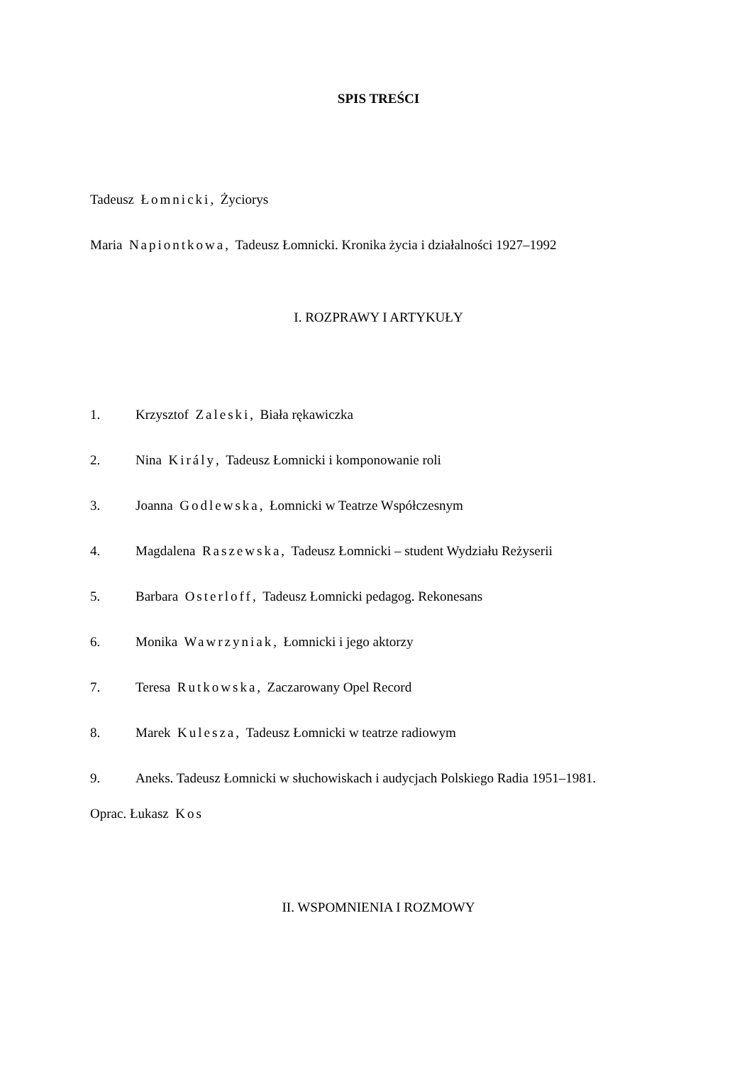SPIS TREŚCI
Tadeusz Łomnicki, Życiorys
Maria Napiontkowa, Tadeusz Łomnicki. Kronika życia i działalności 1927–1992
I. ROZPRAWY I ARTYKUŁY
1. Krzysztof Zaleski, Biała rękawiczka
2. Nina Király, Tadeusz Łomnicki i komponowanie roli
3. Joanna Godlewska, Łomnicki w Teatrze Współczesnym
4. Magdalena Raszewska, Tadeusz Łomnicki – student Wydziału Reżyserii
5. Barbara Osterloff, Tadeusz Łomnicki pedagog. Rekonesans
6. Monika Wawrzyniak, Łomnicki i jego aktorzy
7. Teresa Rutkowska, Zaczarowany Opel Record
8. Marek Kulesza, Tadeusz Łomnicki w teatrze radiowym
9. Aneks. Tadeusz Łomnicki w słuchowiskach i audycjach Polskiego Radia 1951–1981.
Oprac. Łukasz Kos
II. WSPOMNIENIA I ROZMOWY